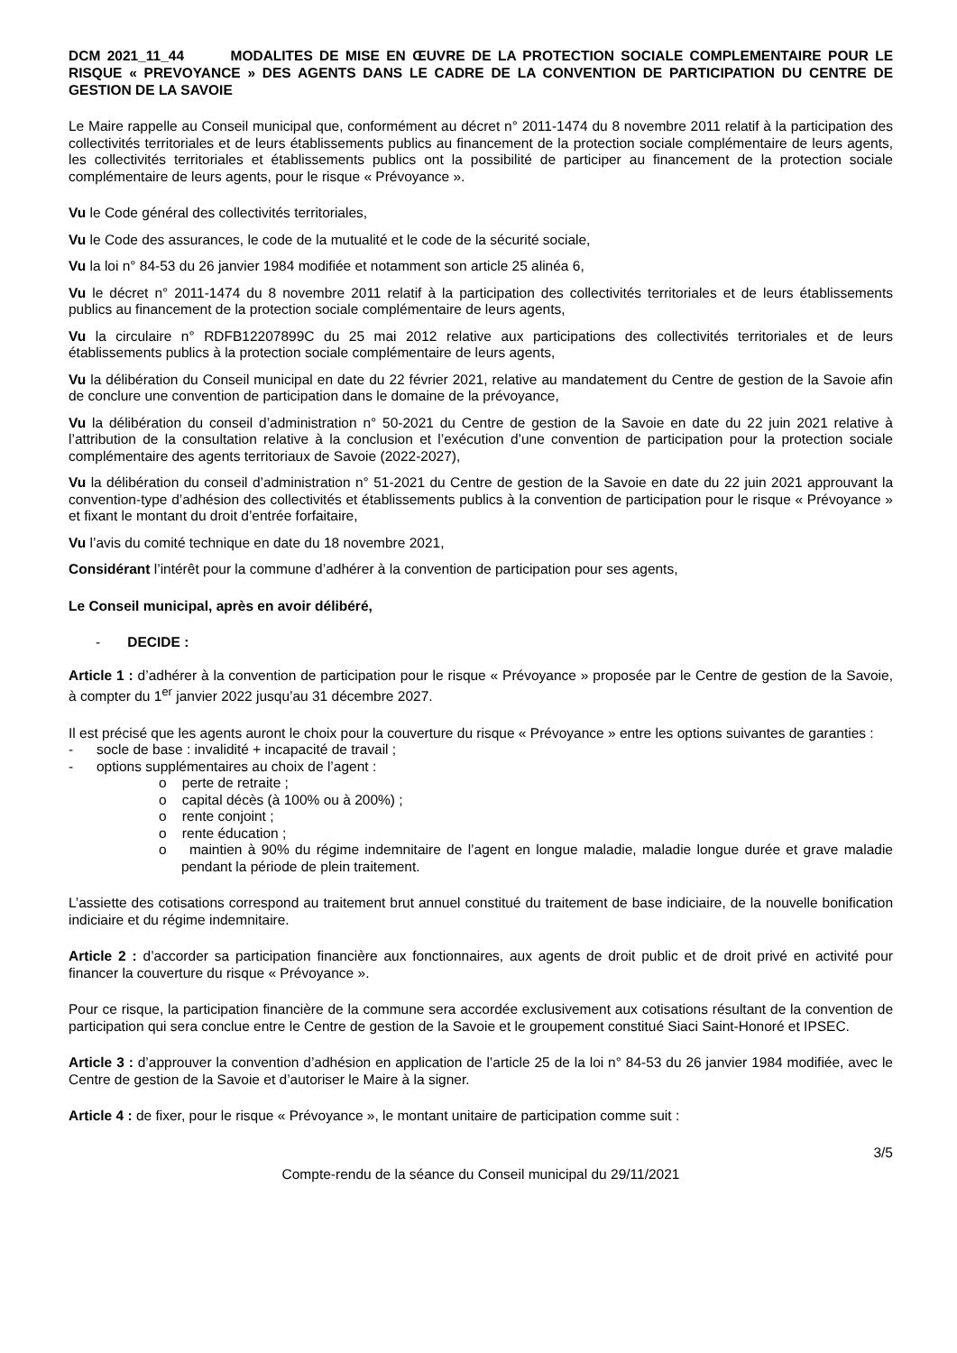DCM 2021_11_44 MODALITES DE MISE EN ŒUVRE DE LA PROTECTION SOCIALE COMPLEMENTAIRE POUR LE RISQUE « PREVOYANCE » DES AGENTS DANS LE CADRE DE LA CONVENTION DE PARTICIPATION DU CENTRE DE GESTION DE LA SAVOIE
Le Maire rappelle au Conseil municipal que, conformément au décret n° 2011-1474 du 8 novembre 2011 relatif à la participation des collectivités territoriales et de leurs établissements publics au financement de la protection sociale complémentaire de leurs agents, les collectivités territoriales et établissements publics ont la possibilité de participer au financement de la protection sociale complémentaire de leurs agents, pour le risque « Prévoyance ».
Vu le Code général des collectivités territoriales,
Vu le Code des assurances, le code de la mutualité et le code de la sécurité sociale,
Vu la loi n° 84-53 du 26 janvier 1984 modifiée et notamment son article 25 alinéa 6,
Vu le décret n° 2011-1474 du 8 novembre 2011 relatif à la participation des collectivités territoriales et de leurs établissements publics au financement de la protection sociale complémentaire de leurs agents,
Vu la circulaire n° RDFB12207899C du 25 mai 2012 relative aux participations des collectivités territoriales et de leurs établissements publics à la protection sociale complémentaire de leurs agents,
Vu la délibération du Conseil municipal en date du 22 février 2021, relative au mandatement du Centre de gestion de la Savoie afin de conclure une convention de participation dans le domaine de la prévoyance,
Vu la délibération du conseil d’administration n° 50-2021 du Centre de gestion de la Savoie en date du 22 juin 2021 relative à l’attribution de la consultation relative à la conclusion et l’exécution d’une convention de participation pour la protection sociale complémentaire des agents territoriaux de Savoie (2022-2027),
Vu la délibération du conseil d’administration n° 51-2021 du Centre de gestion de la Savoie en date du 22 juin 2021 approuvant la convention-type d’adhésion des collectivités et établissements publics à la convention de participation pour le risque « Prévoyance » et fixant le montant du droit d’entrée forfaitaire,
Vu l’avis du comité technique en date du 18 novembre 2021,
Considérant l’intérêt pour la commune d’adhérer à la convention de participation pour ses agents,
Le Conseil municipal, après en avoir délibéré,
- DECIDE :
Article 1 : d’adhérer à la convention de participation pour le risque « Prévoyance » proposée par le Centre de gestion de la Savoie, à compter du 1<sup>er</sup> janvier 2022 jusqu’au 31 décembre 2027.
Il est précisé que les agents auront le choix pour la couverture du risque « Prévoyance » entre les options suivantes de garanties :
- socle de base : invalidité + incapacité de travail ;
- options supplémentaires au choix de l’agent :
o perte de retraite ;
o capital décès (à 100% ou à 200%) ;
o rente conjoint ;
o rente éducation ;
o maintien à 90% du régime indemnitaire de l’agent en longue maladie, maladie longue durée et grave maladie pendant la période de plein traitement.
L’assiette des cotisations correspond au traitement brut annuel constitué du traitement de base indiciaire, de la nouvelle bonification indiciaire et du régime indemnitaire.
Article 2 : d’accorder sa participation financière aux fonctionnaires, aux agents de droit public et de droit privé en activité pour financer la couverture du risque « Prévoyance ».
Pour ce risque, la participation financière de la commune sera accordée exclusivement aux cotisations résultant de la convention de participation qui sera conclue entre le Centre de gestion de la Savoie et le groupement constitué Siaci Saint-Honoré et IPSEC.
Article 3 : d’approuver la convention d’adhésion en application de l’article 25 de la loi n° 84-53 du 26 janvier 1984 modifiée, avec le Centre de gestion de la Savoie et d’autoriser le Maire à la signer.
Article 4 : de fixer, pour le risque « Prévoyance », le montant unitaire de participation comme suit :
3/5
Compte-rendu de la séance du Conseil municipal du 29/11/2021